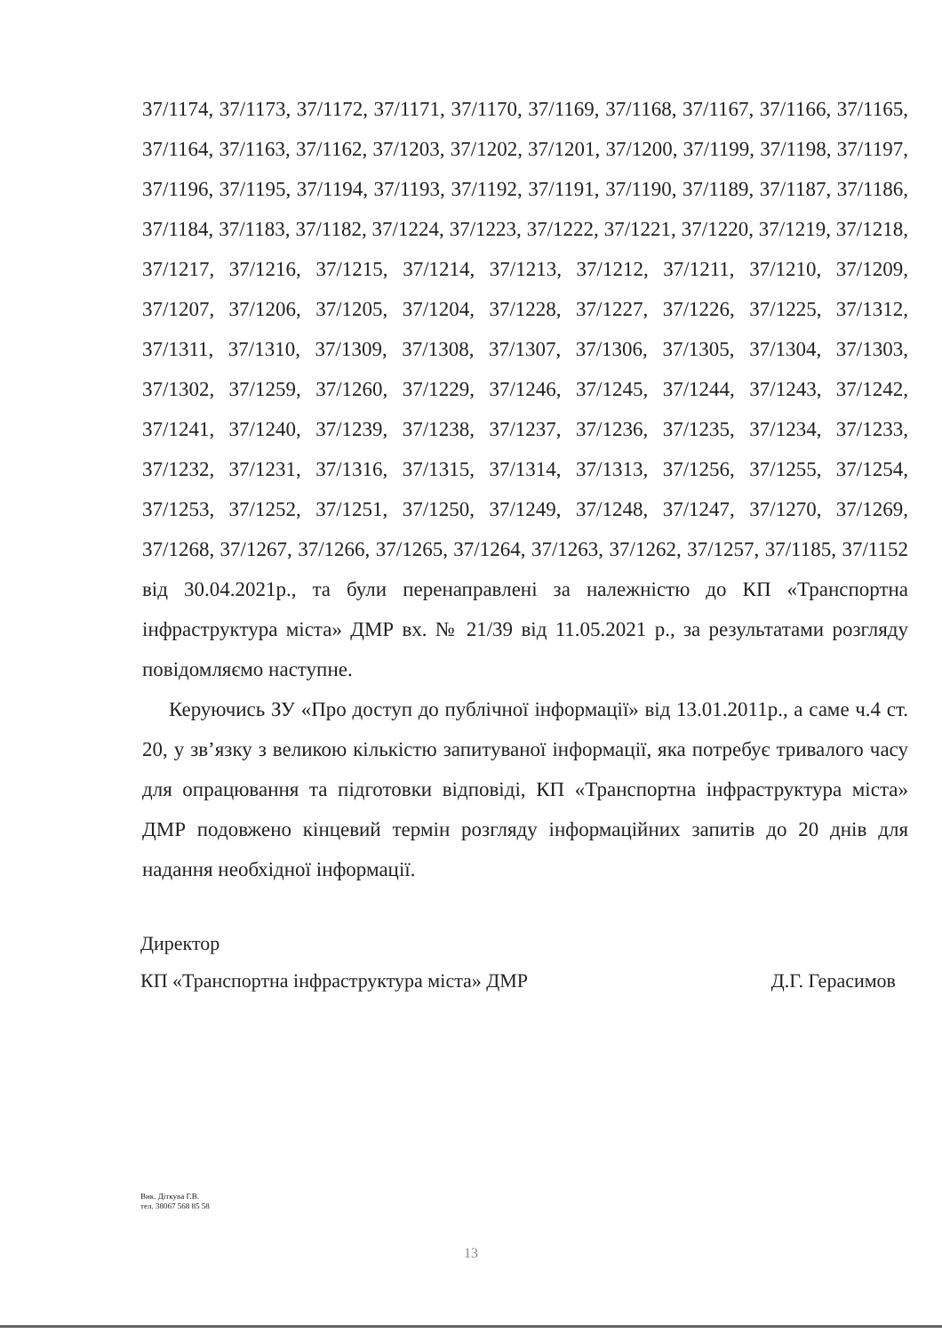37/1174, 37/1173, 37/1172, 37/1171, 37/1170, 37/1169, 37/1168, 37/1167, 37/1166, 37/1165, 37/1164, 37/1163, 37/1162, 37/1203, 37/1202, 37/1201, 37/1200, 37/1199, 37/1198, 37/1197, 37/1196, 37/1195, 37/1194, 37/1193, 37/1192, 37/1191, 37/1190, 37/1189, 37/1187, 37/1186, 37/1184, 37/1183, 37/1182, 37/1224, 37/1223, 37/1222, 37/1221, 37/1220, 37/1219, 37/1218, 37/1217, 37/1216, 37/1215, 37/1214, 37/1213, 37/1212, 37/1211, 37/1210, 37/1209, 37/1207, 37/1206, 37/1205, 37/1204, 37/1228, 37/1227, 37/1226, 37/1225, 37/1312, 37/1311, 37/1310, 37/1309, 37/1308, 37/1307, 37/1306, 37/1305, 37/1304, 37/1303, 37/1302, 37/1259, 37/1260, 37/1229, 37/1246, 37/1245, 37/1244, 37/1243, 37/1242, 37/1241, 37/1240, 37/1239, 37/1238, 37/1237, 37/1236, 37/1235, 37/1234, 37/1233, 37/1232, 37/1231, 37/1316, 37/1315, 37/1314, 37/1313, 37/1256, 37/1255, 37/1254, 37/1253, 37/1252, 37/1251, 37/1250, 37/1249, 37/1248, 37/1247, 37/1270, 37/1269, 37/1268, 37/1267, 37/1266, 37/1265, 37/1264, 37/1263, 37/1262, 37/1257, 37/1185, 37/1152 від 30.04.2021р., та були перенаправлені за належністю до КП «Транспортна інфраструктура міста» ДМР вх. № 21/39 від 11.05.2021 р., за результатами розгляду повідомляємо наступне.
Керуючись ЗУ «Про доступ до публічної інформації» від 13.01.2011р., а саме ч.4 ст. 20, у зв’язку з великою кількістю запитуваної інформації, яка потребує тривалого часу для опрацювання та підготовки відповіді, КП «Транспортна інфраструктура міста» ДМР подовжено кінцевий термін розгляду інформаційних запитів до 20 днів для надання необхідної інформації.
Директор
КП «Транспортна інфраструктура міста» ДМР Д.Г. Герасимов
Вик. Діткува Г.В.
тел. 38067 568 85 58
13